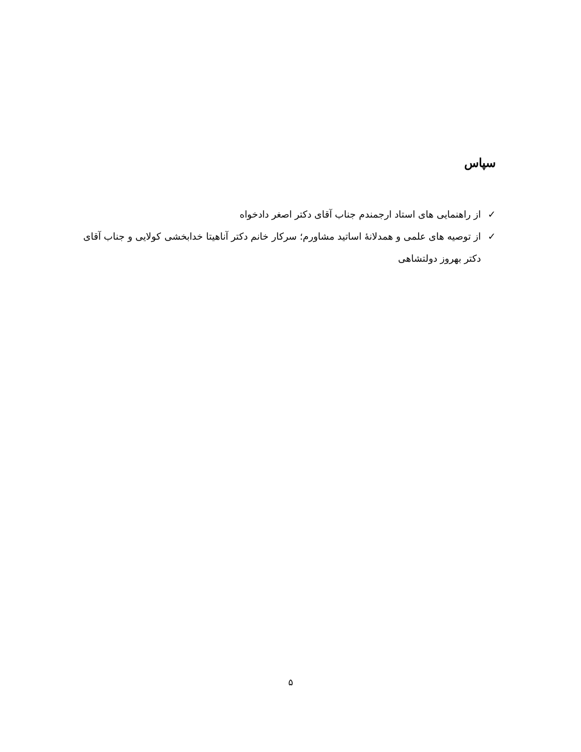سپاس
✓ از راهنمایی های استاد ارجمندم جناب آقای دکتر اصغر دادخواه
✓ از توصیه های علمی و همدلانهٔ اساتید مشاورم؛ سرکار خانم دکتر آناهیتا خدابخشی کولایی و جناب آقای دکتر بهروز دولتشاهی
۵